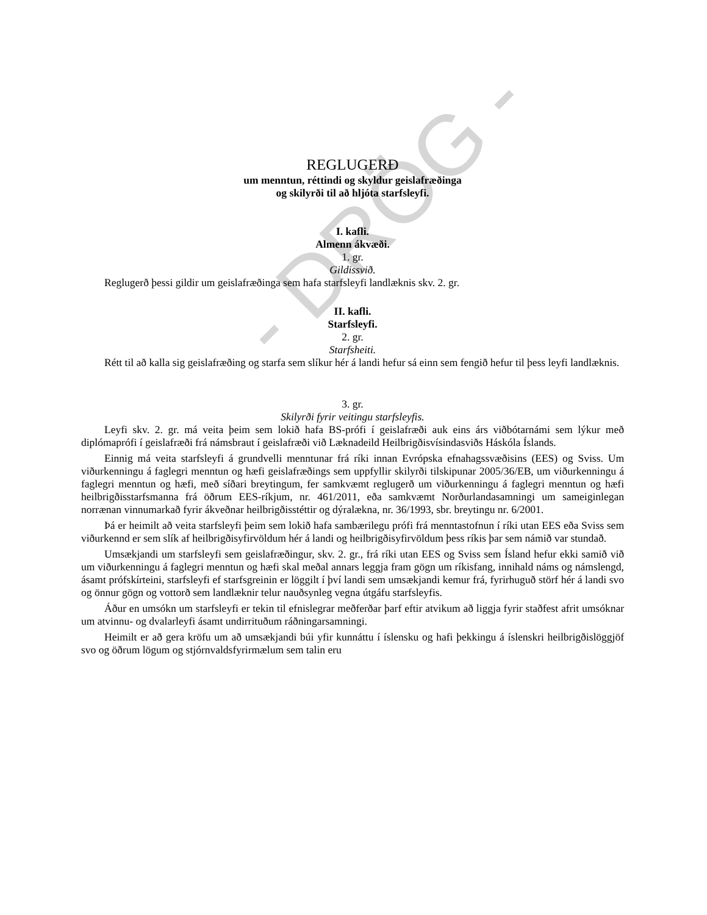- DRÖG -
REGLUGERÐ
um menntun, réttindi og skyldur geislafræðinga
og skilyrði til að hljóta starfsleyfi.
I. kafli.
Almenn ákvæði.
1. gr.
Gildissvið.
Reglugerð þessi gildir um geislafræðinga sem hafa starfsleyfi landlæknis skv. 2. gr.
II. kafli.
Starfsleyfi.
2. gr.
Starfsheiti.
Rétt til að kalla sig geislafræðing og starfa sem slíkur hér á landi hefur sá einn sem fengið hefur til þess leyfi landlæknis.
3. gr.
Skilyrði fyrir veitingu starfsleyfis.
Leyfi skv. 2. gr. má veita þeim sem lokið hafa BS-prófi í geislafræði auk eins árs viðbótarnámi sem lýkur með diplómaprófi í geislafræði frá námsbraut í geislafræði við Læknadeild Heilbrigðisvísindasviðs Háskóla Íslands.
Einnig má veita starfsleyfi á grundvelli menntunar frá ríki innan Evrópska efnahagssvæðisins (EES) og Sviss. Um viðurkenningu á faglegri menntun og hæfi geislafræðings sem uppfyllir skilyrði tilskipunar 2005/36/EB, um viðurkenningu á faglegri menntun og hæfi, með síðari breytingum, fer samkvæmt reglugerð um viðurkenningu á faglegri menntun og hæfi heilbrigðisstarfsmanna frá öðrum EES-ríkjum, nr. 461/2011, eða samkvæmt Norðurlandasamningi um sameiginlegan norrænan vinnumarkað fyrir ákveðnar heilbrigðisstéttir og dýralækna, nr. 36/1993, sbr. breytingu nr. 6/2001.
Þá er heimilt að veita starfsleyfi þeim sem lokið hafa sambærilegu prófi frá menntastofnun í ríki utan EES eða Sviss sem viðurkennd er sem slík af heilbrigðisyfirvöldum hér á landi og heilbrigðisyfirvöldum þess ríkis þar sem námið var stundað.
Umsækjandi um starfsleyfi sem geislafræðingur, skv. 2. gr., frá ríki utan EES og Sviss sem Ísland hefur ekki samið við um viðurkenningu á faglegri menntun og hæfi skal meðal annars leggja fram gögn um ríkisfang, innihald náms og námslengd, ásamt prófskírteini, starfsleyfi ef starfsgreinin er löggilt í því landi sem umsækjandi kemur frá, fyrirhuguð störf hér á landi svo og önnur gögn og vottorð sem landlæknir telur nauðsynleg vegna útgáfu starfsleyfis.
Áður en umsókn um starfsleyfi er tekin til efnislegrar meðferðar þarf eftir atvikum að liggja fyrir staðfest afrit umsóknar um atvinnu- og dvalarleyfi ásamt undirrituðum ráðningarsamningi.
Heimilt er að gera kröfu um að umsækjandi búi yfir kunnáttu í íslensku og hafi þekkingu á íslenskri heilbrigðislöggjöf svo og öðrum lögum og stjórnvaldsfyrirmælum sem talin eru